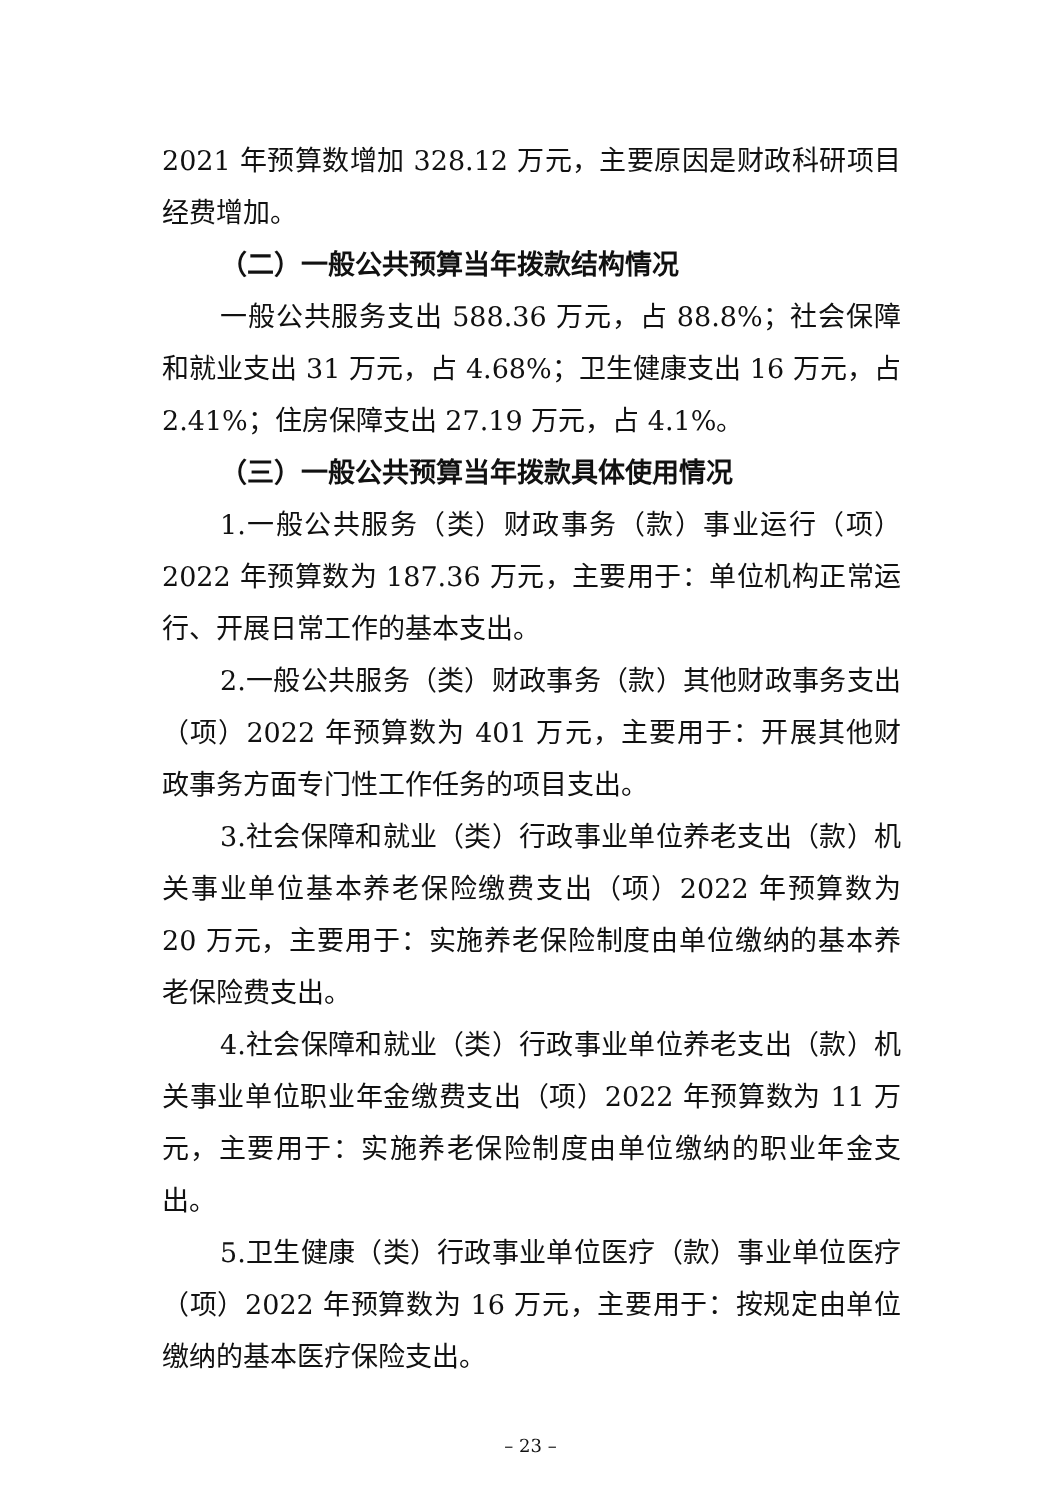2021 年预算数增加 328.12 万元，主要原因是财政科研项目经费增加。
（二）一般公共预算当年拨款结构情况
一般公共服务支出 588.36 万元，占 88.8%；社会保障和就业支出 31 万元，占 4.68%；卫生健康支出 16 万元，占 2.41%；住房保障支出 27.19 万元，占 4.1%。
（三）一般公共预算当年拨款具体使用情况
1.一般公共服务（类）财政事务（款）事业运行（项）2022 年预算数为 187.36 万元，主要用于：单位机构正常运行、开展日常工作的基本支出。
2.一般公共服务（类）财政事务（款）其他财政事务支出（项）2022 年预算数为 401 万元，主要用于：开展其他财政事务方面专门性工作任务的项目支出。
3.社会保障和就业（类）行政事业单位养老支出（款）机关事业单位基本养老保险缴费支出（项）2022 年预算数为 20 万元，主要用于：实施养老保险制度由单位缴纳的基本养老保险费支出。
4.社会保障和就业（类）行政事业单位养老支出（款）机关事业单位职业年金缴费支出（项）2022 年预算数为 11 万元，主要用于：实施养老保险制度由单位缴纳的职业年金支出。
5.卫生健康（类）行政事业单位医疗（款）事业单位医疗（项）2022 年预算数为 16 万元，主要用于：按规定由单位缴纳的基本医疗保险支出。
– 23 –